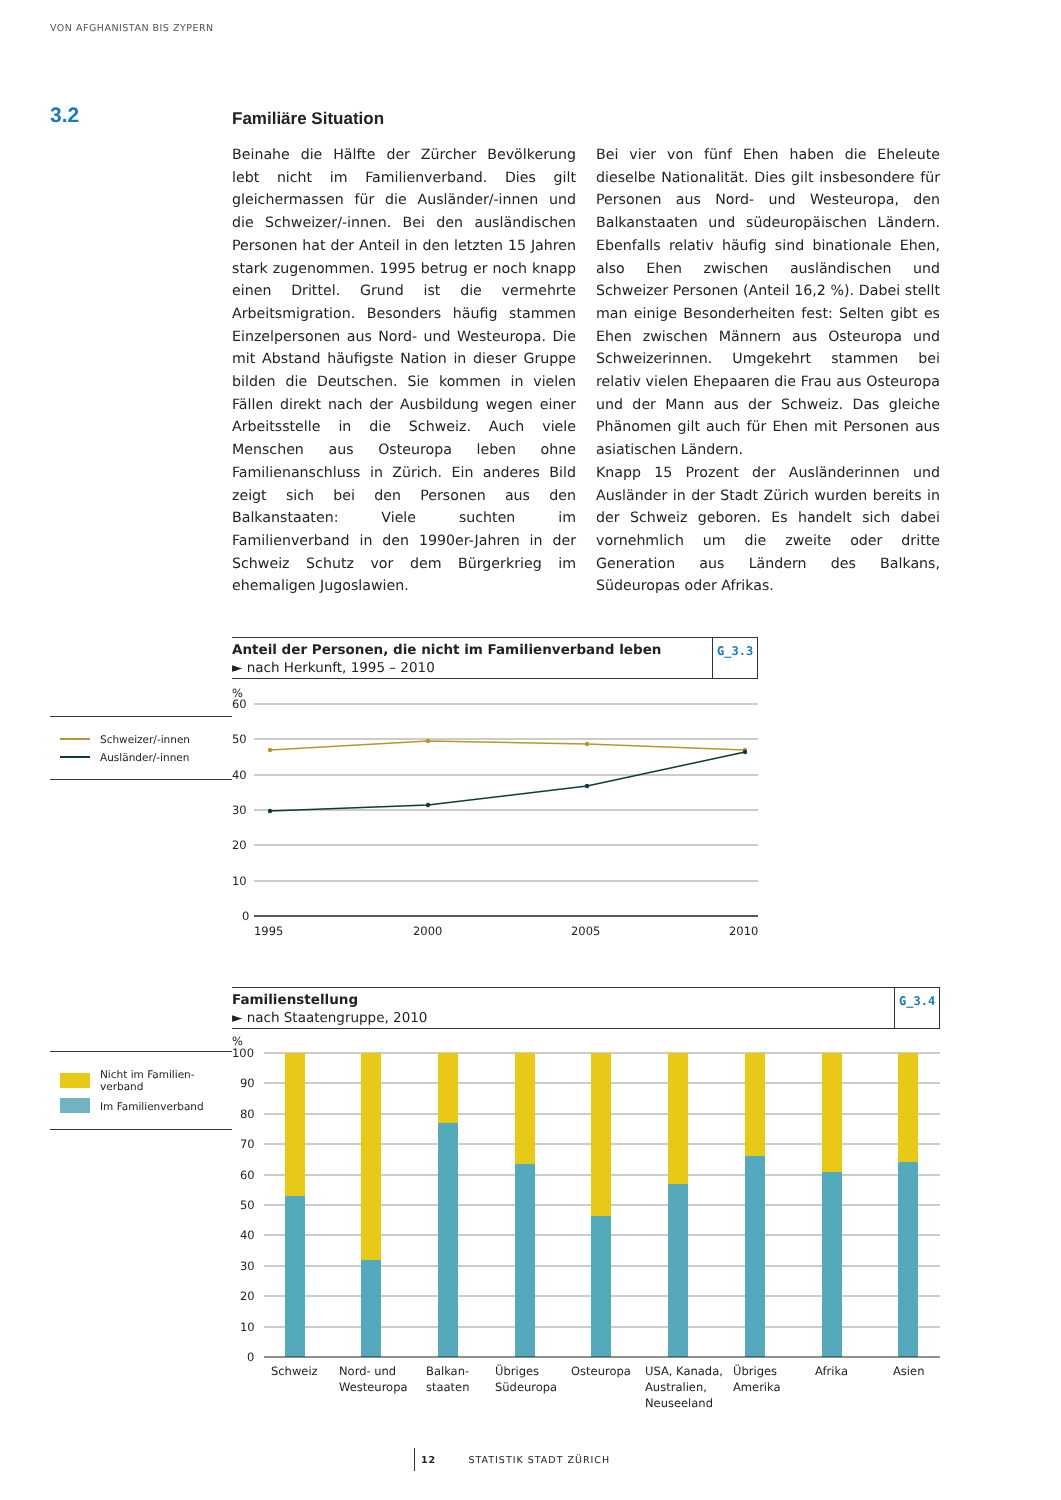VON AFGHANISTAN BIS ZYPERN
3.2
Familiäre Situation
Beinahe die Hälfte der Zürcher Bevölkerung lebt nicht im Familienverband. Dies gilt gleichermassen für die Ausländer/-innen und die Schweizer/-innen. Bei den ausländischen Personen hat der Anteil in den letzten 15 Jahren stark zugenommen. 1995 betrug er noch knapp einen Drittel. Grund ist die vermehrte Arbeitsmigration. Besonders häufig stammen Einzelpersonen aus Nord- und Westeuropa. Die mit Abstand häufigste Nation in dieser Gruppe bilden die Deutschen. Sie kommen in vielen Fällen direkt nach der Ausbildung wegen einer Arbeitsstelle in die Schweiz. Auch viele Menschen aus Osteuropa leben ohne Familienanschluss in Zürich. Ein anderes Bild zeigt sich bei den Personen aus den Balkanstaaten: Viele suchten im Familienverband in den 1990er-Jahren in der Schweiz Schutz vor dem Bürgerkrieg im ehemaligen Jugoslawien.
Bei vier von fünf Ehen haben die Eheleute dieselbe Nationalität. Dies gilt insbesondere für Personen aus Nord- und Westeuropa, den Balkanstaaten und südeuropäischen Ländern. Ebenfalls relativ häufig sind binationale Ehen, also Ehen zwischen ausländischen und Schweizer Personen (Anteil 16,2 %). Dabei stellt man einige Besonderheiten fest: Selten gibt es Ehen zwischen Männern aus Osteuropa und Schweizerinnen. Umgekehrt stammen bei relativ vielen Ehepaaren die Frau aus Osteuropa und der Mann aus der Schweiz. Das gleiche Phänomen gilt auch für Ehen mit Personen aus asiatischen Ländern.
Knapp 15 Prozent der Ausländerinnen und Ausländer in der Stadt Zürich wurden bereits in der Schweiz geboren. Es handelt sich dabei vornehmlich um die zweite oder dritte Generation aus Ländern des Balkans, Südeuropas oder Afrikas.
Anteil der Personen, die nicht im Familienverband leben
► nach Herkunft, 1995 – 2010
G_3.3
Schweizer/-innen
Ausländer/-innen
%
60
50
40
30
20
10
0
1995
2000
2005
2010
Familienstellung
► nach Staatengruppe, 2010
G_3.4
Nicht im Familien-
verband
Im Familienverband
%
100
90
80
70
60
50
40
30
20
10
0
Schweiz
Nord- und Westeuropa
Balkan- staaten
Übriges Südeuropa
Osteuropa
USA, Kanada, Australien, Neuseeland
Übriges Amerika
Afrika
Asien
12 STATISTIK STADT ZÜRICH